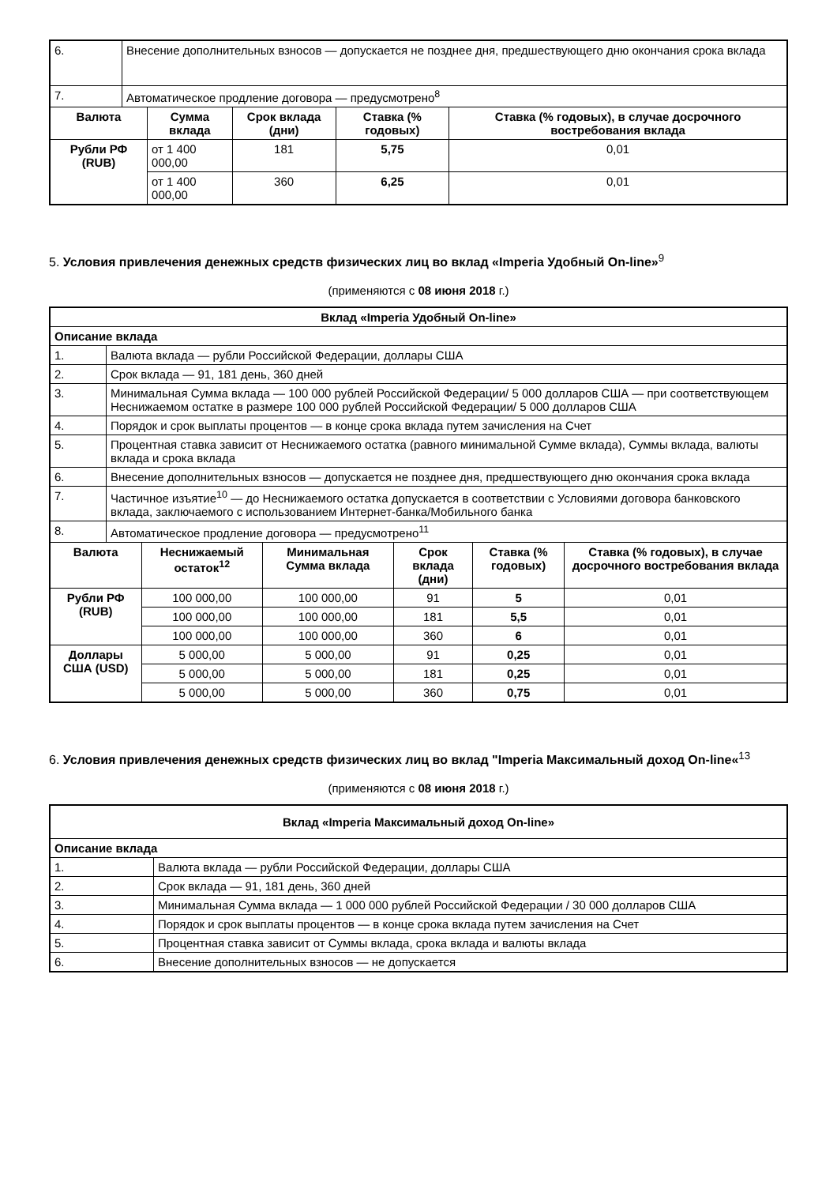| 6. | Внесение дополнительных взносов — допускается не позднее дня, предшествующего дню окончания срока вклада | | | | |
| 7. | Автоматическое продление договора — предусмотрено<sup>8</sup> | | | | |
| Валюта | | Сумма вклада | Срок вклада (дни) | Ставка (% годовых) | Ставка (% годовых), в случае досрочного востребования вклада |
| Рубли РФ (RUB) | | от 1 400 000,00 | 181 | 5,75 | 0,01 |
| | | от 1 400 000,00 | 360 | 6,25 | 0,01 |
5. Условия привлечения денежных средств физических лиц во вклад «Imperia Удобный On-line»<sup>9</sup>
(применяются с 08 июня 2018 г.)
| Вклад «Imperia Удобный On-line» | | | | | | |
| --- | --- | --- | --- | --- | --- | --- |
| Описание вклада | | | | | | |
| 1. | Валюта вклада — рубли Российской Федерации, доллары США | | | | | |
| 2. | Срок вклада — 91, 181 день, 360 дней | | | | | |
| 3. | Минимальная Сумма вклада — 100 000 рублей Российской Федерации/ 5 000 долларов США — при соответствующем Неснижаемом остатке в размере 100 000 рублей Российской Федерации/ 5 000 долларов США | | | | | |
| 4. | Порядок и срок выплаты процентов — в конце срока вклада путем зачисления на Счет | | | | | |
| 5. | Процентная ставка зависит от Неснижаемого остатка (равного минимальной Сумме вклада), Суммы вклада, валюты вклада и срока вклада | | | | | |
| 6. | Внесение дополнительных взносов — допускается не позднее дня, предшествующего дню окончания срока вклада | | | | | |
| 7. | Частичное изъятие<sup>10</sup> — до Неснижаемого остатка допускается в соответствии с Условиями договора банковского вклада, заключаемого с использованием Интернет-банка/Мобильного банка | | | | | |
| 8. | Автоматическое продление договора — предусмотрено<sup>11</sup> | | | | | |
| Валюта | | Неснижаемый остаток<sup>12</sup> | Минимальная Сумма вклада | Срок вклада (дни) | Ставка (% годовых) | Ставка (% годовых), в случае досрочного востребования вклада |
| Рубли РФ (RUB) | | 100 000,00 | 100 000,00 | 91 | 5 | 0,01 |
| | | 100 000,00 | 100 000,00 | 181 | 5,5 | 0,01 |
| | | 100 000,00 | 100 000,00 | 360 | 6 | 0,01 |
| Доллары США (USD) | | 5 000,00 | 5 000,00 | 91 | 0,25 | 0,01 |
| | | 5 000,00 | 5 000,00 | 181 | 0,25 | 0,01 |
| | | 5 000,00 | 5 000,00 | 360 | 0,75 | 0,01 |
6. Условия привлечения денежных средств физических лиц во вклад "Imperia Максимальный доход On-line«<sup>13</sup>
(применяются с 08 июня 2018 г.)
| Вклад «Imperia Максимальный доход On-line» | |
| --- | --- |
| Описание вклада | |
| 1. | Валюта вклада — рубли Российской Федерации, доллары США |
| 2. | Срок вклада — 91, 181 день, 360 дней |
| 3. | Минимальная Сумма вклада — 1 000 000 рублей Российской Федерации / 30 000 долларов США |
| 4. | Порядок и срок выплаты процентов — в конце срока вклада путем зачисления на Счет |
| 5. | Процентная ставка зависит от Суммы вклада, срока вклада и валюты вклада |
| 6. | Внесение дополнительных взносов — не допускается |